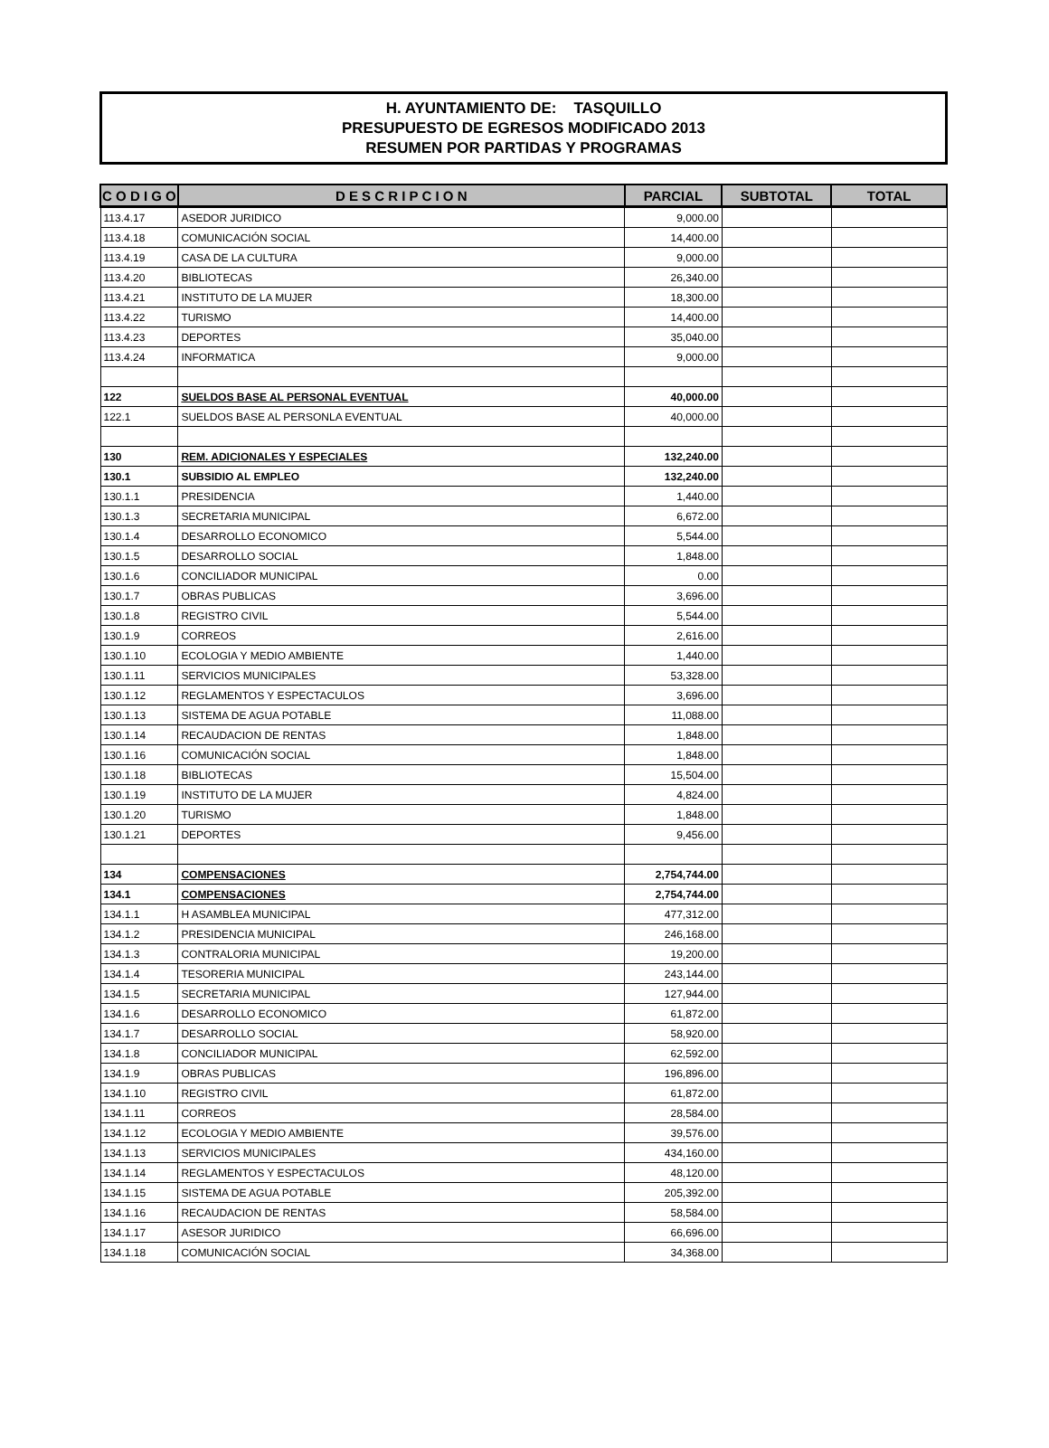H. AYUNTAMIENTO DE: TASQUILLO
PRESUPUESTO DE EGRESOS MODIFICADO 2013
RESUMEN POR PARTIDAS Y PROGRAMAS
| C O D I G O | D E S C R I P C I O N | PARCIAL | SUBTOTAL | TOTAL |
| --- | --- | --- | --- | --- |
| 113.4.17 | ASEDOR JURIDICO | 9,000.00 | | |
| 113.4.18 | COMUNICACIÓN SOCIAL | 14,400.00 | | |
| 113.4.19 | CASA DE LA CULTURA | 9,000.00 | | |
| 113.4.20 | BIBLIOTECAS | 26,340.00 | | |
| 113.4.21 | INSTITUTO DE LA MUJER | 18,300.00 | | |
| 113.4.22 | TURISMO | 14,400.00 | | |
| 113.4.23 | DEPORTES | 35,040.00 | | |
| 113.4.24 | INFORMATICA | 9,000.00 | | |
| 122 | SUELDOS BASE AL PERSONAL EVENTUAL | 40,000.00 | | |
| 122.1 | SUELDOS BASE AL PERSONLA EVENTUAL | 40,000.00 | | |
| 130 | REM. ADICIONALES Y ESPECIALES | 132,240.00 | | |
| 130.1 | SUBSIDIO AL EMPLEO | 132,240.00 | | |
| 130.1.1 | PRESIDENCIA | 1,440.00 | | |
| 130.1.3 | SECRETARIA MUNICIPAL | 6,672.00 | | |
| 130.1.4 | DESARROLLO ECONOMICO | 5,544.00 | | |
| 130.1.5 | DESARROLLO SOCIAL | 1,848.00 | | |
| 130.1.6 | CONCILIADOR MUNICIPAL | 0.00 | | |
| 130.1.7 | OBRAS PUBLICAS | 3,696.00 | | |
| 130.1.8 | REGISTRO CIVIL | 5,544.00 | | |
| 130.1.9 | CORREOS | 2,616.00 | | |
| 130.1.10 | ECOLOGIA Y MEDIO AMBIENTE | 1,440.00 | | |
| 130.1.11 | SERVICIOS MUNICIPALES | 53,328.00 | | |
| 130.1.12 | REGLAMENTOS Y ESPECTACULOS | 3,696.00 | | |
| 130.1.13 | SISTEMA DE AGUA POTABLE | 11,088.00 | | |
| 130.1.14 | RECAUDACION DE RENTAS | 1,848.00 | | |
| 130.1.16 | COMUNICACIÓN SOCIAL | 1,848.00 | | |
| 130.1.18 | BIBLIOTECAS | 15,504.00 | | |
| 130.1.19 | INSTITUTO DE LA MUJER | 4,824.00 | | |
| 130.1.20 | TURISMO | 1,848.00 | | |
| 130.1.21 | DEPORTES | 9,456.00 | | |
| 134 | COMPENSACIONES | 2,754,744.00 | | |
| 134.1 | COMPENSACIONES | 2,754,744.00 | | |
| 134.1.1 | H ASAMBLEA MUNICIPAL | 477,312.00 | | |
| 134.1.2 | PRESIDENCIA MUNICIPAL | 246,168.00 | | |
| 134.1.3 | CONTRALORIA MUNICIPAL | 19,200.00 | | |
| 134.1.4 | TESORERIA MUNICIPAL | 243,144.00 | | |
| 134.1.5 | SECRETARIA MUNICIPAL | 127,944.00 | | |
| 134.1.6 | DESARROLLO ECONOMICO | 61,872.00 | | |
| 134.1.7 | DESARROLLO SOCIAL | 58,920.00 | | |
| 134.1.8 | CONCILIADOR MUNICIPAL | 62,592.00 | | |
| 134.1.9 | OBRAS PUBLICAS | 196,896.00 | | |
| 134.1.10 | REGISTRO CIVIL | 61,872.00 | | |
| 134.1.11 | CORREOS | 28,584.00 | | |
| 134.1.12 | ECOLOGIA Y MEDIO AMBIENTE | 39,576.00 | | |
| 134.1.13 | SERVICIOS MUNICIPALES | 434,160.00 | | |
| 134.1.14 | REGLAMENTOS Y ESPECTACULOS | 48,120.00 | | |
| 134.1.15 | SISTEMA DE AGUA POTABLE | 205,392.00 | | |
| 134.1.16 | RECAUDACION DE RENTAS | 58,584.00 | | |
| 134.1.17 | ASESOR JURIDICO | 66,696.00 | | |
| 134.1.18 | COMUNICACIÓN SOCIAL | 34,368.00 | | |